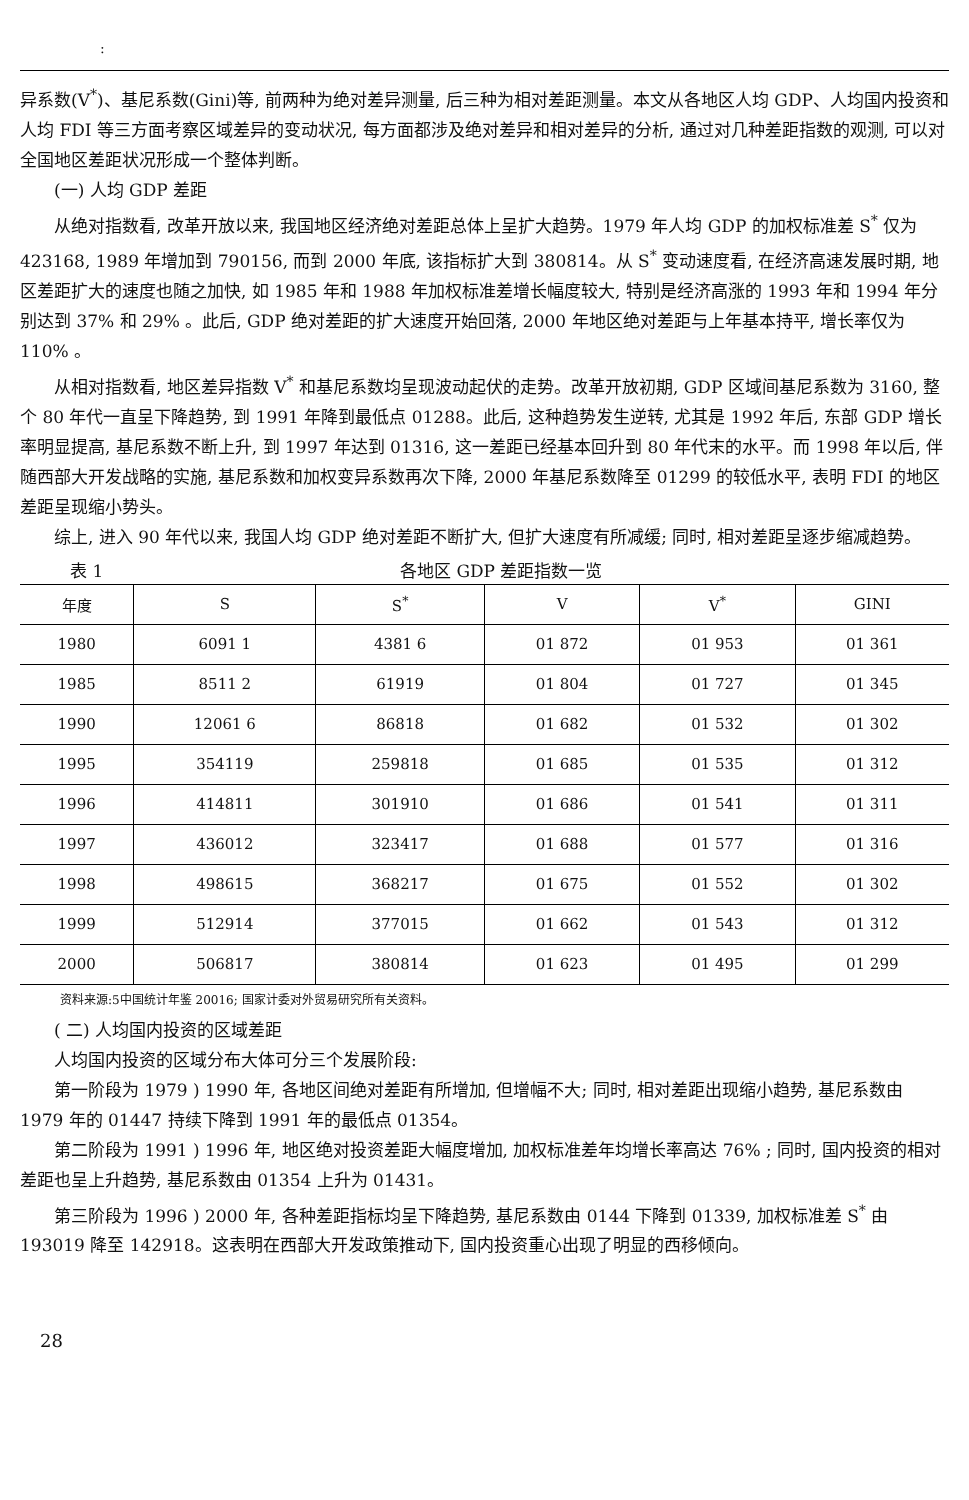:
异系数(V<sup>*</sup>)、基尼系数(Gini)等, 前两种为绝对差异测量, 后三种为相对差距测量。本文从各地区人均 GDP、人均国内投资和人均 FDI 等三方面考察区域差异的变动状况, 每方面都涉及绝对差异和相对差异的分析, 通过对几种差距指数的观测, 可以对全国地区差距状况形成一个整体判断。
(一) 人均 GDP 差距
从绝对指数看, 改革开放以来, 我国地区经济绝对差距总体上呈扩大趋势。1979 年人均 GDP 的加权标准差 S<sup>*</sup> 仅为 423168, 1989 年增加到 790156, 而到 2000 年底, 该指标扩大到 380814。从 S<sup>*</sup> 变动速度看, 在经济高速发展时期, 地区差距扩大的速度也随之加快, 如 1985 年和 1988 年加权标准差增长幅度较大, 特别是经济高涨的 1993 年和 1994 年分别达到 37% 和 29% 。此后, GDP 绝对差距的扩大速度开始回落, 2000 年地区绝对差距与上年基本持平, 增长率仅为 110% 。
从相对指数看, 地区差异指数 V<sup>*</sup> 和基尼系数均呈现波动起伏的走势。改革开放初期, GDP 区域间基尼系数为 3160, 整个 80 年代一直呈下降趋势, 到 1991 年降到最低点 01288。此后, 这种趋势发生逆转, 尤其是 1992 年后, 东部 GDP 增长率明显提高, 基尼系数不断上升, 到 1997 年达到 01316, 这一差距已经基本回升到 80 年代末的水平。而 1998 年以后, 伴随西部大开发战略的实施, 基尼系数和加权变异系数再次下降, 2000 年基尼系数降至 01299 的较低水平, 表明 FDI 的地区差距呈现缩小势头。
综上, 进入 90 年代以来, 我国人均 GDP 绝对差距不断扩大, 但扩大速度有所减缓; 同时, 相对差距呈逐步缩减趋势。
表 1 各地区 GDP 差距指数一览
| 年度 | S | S<sup>*</sup> | V | V<sup>*</sup> | GINI |
| --- | --- | --- | --- | --- | --- |
| 1980 | 6091 1 | 4381 6 | 01 872 | 01 953 | 01 361 |
| 1985 | 8511 2 | 61919 | 01 804 | 01 727 | 01 345 |
| 1990 | 12061 6 | 86818 | 01 682 | 01 532 | 01 302 |
| 1995 | 354119 | 259818 | 01 685 | 01 535 | 01 312 |
| 1996 | 414811 | 301910 | 01 686 | 01 541 | 01 311 |
| 1997 | 436012 | 323417 | 01 688 | 01 577 | 01 316 |
| 1998 | 498615 | 368217 | 01 675 | 01 552 | 01 302 |
| 1999 | 512914 | 377015 | 01 662 | 01 543 | 01 312 |
| 2000 | 506817 | 380814 | 01 623 | 01 495 | 01 299 |
资料来源:5中国统计年鉴 20016; 国家计委对外贸易研究所有关资料。
( 二) 人均国内投资的区域差距
人均国内投资的区域分布大体可分三个发展阶段:
第一阶段为 1979 ) 1990 年, 各地区间绝对差距有所增加, 但增幅不大; 同时, 相对差距出现缩小趋势, 基尼系数由 1979 年的 01447 持续下降到 1991 年的最低点 01354。
第二阶段为 1991 ) 1996 年, 地区绝对投资差距大幅度增加, 加权标准差年均增长率高达 76% ; 同时, 国内投资的相对差距也呈上升趋势, 基尼系数由 01354 上升为 01431。
第三阶段为 1996 ) 2000 年, 各种差距指标均呈下降趋势, 基尼系数由 0144 下降到 01339, 加权标准差 S<sup>*</sup> 由 193019 降至 142918。这表明在西部大开发政策推动下, 国内投资重心出现了明显的西移倾向。
28